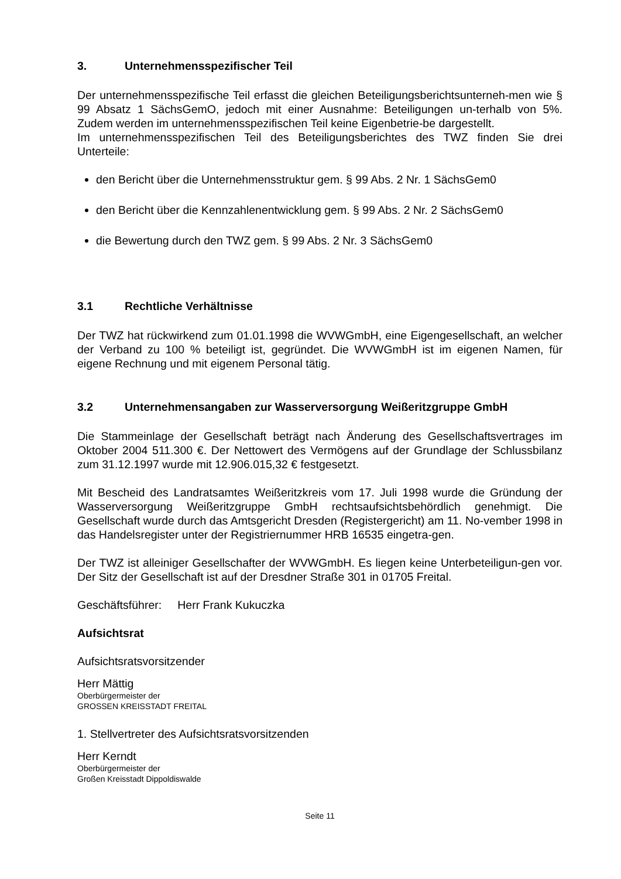3. Unternehmensspezifischer Teil
Der unternehmensspezifische Teil erfasst die gleichen Beteiligungsberichtsunterneh-men wie § 99 Absatz 1 SächsGemO, jedoch mit einer Ausnahme: Beteiligungen un-terhalb von 5%. Zudem werden im unternehmensspezifischen Teil keine Eigenbetrie-be dargestellt.
Im unternehmensspezifischen Teil des Beteiligungsberichtes des TWZ finden Sie drei Unterteile:
den Bericht über die Unternehmensstruktur gem. § 99 Abs. 2 Nr. 1 SächsGem0
den Bericht über die Kennzahlenentwicklung gem. § 99 Abs. 2 Nr. 2 SächsGem0
die Bewertung durch den TWZ gem. § 99 Abs. 2 Nr. 3 SächsGem0
3.1 Rechtliche Verhältnisse
Der TWZ hat rückwirkend zum 01.01.1998 die WVWGmbH, eine Eigengesellschaft, an welcher der Verband zu 100 % beteiligt ist, gegründet. Die WVWGmbH ist im eigenen Namen, für eigene Rechnung und mit eigenem Personal tätig.
3.2 Unternehmensangaben zur Wasserversorgung Weißeritzgruppe GmbH
Die Stammeinlage der Gesellschaft beträgt nach Änderung des Gesellschaftsvertrages im Oktober 2004 511.300 €. Der Nettowert des Vermögens auf der Grundlage der Schlussbilanz zum 31.12.1997 wurde mit 12.906.015,32 € festgesetzt.
Mit Bescheid des Landratsamtes Weißeritzkreis vom 17. Juli 1998 wurde die Gründung der Wasserversorgung Weißeritzgruppe GmbH rechtsaufsichtsbehördlich genehmigt. Die Gesellschaft wurde durch das Amtsgericht Dresden (Registergericht) am 11. No-vember 1998 in das Handelsregister unter der Registriernummer HRB 16535 eingetra-gen.
Der TWZ ist alleiniger Gesellschafter der WVWGmbH. Es liegen keine Unterbeteiligun-gen vor. Der Sitz der Gesellschaft ist auf der Dresdner Straße 301 in 01705 Freital.
Geschäftsführer: Herr Frank Kukuczka
Aufsichtsrat
Aufsichtsratsvorsitzender
Herr Mättig
Oberbürgermeister der
GROSSEN KREISSTADT FREITAL
1. Stellvertreter des Aufsichtsratsvorsitzenden
Herr Kerndt
Oberbürgermeister der
Großen Kreisstadt Dippoldiswalde
Seite 11